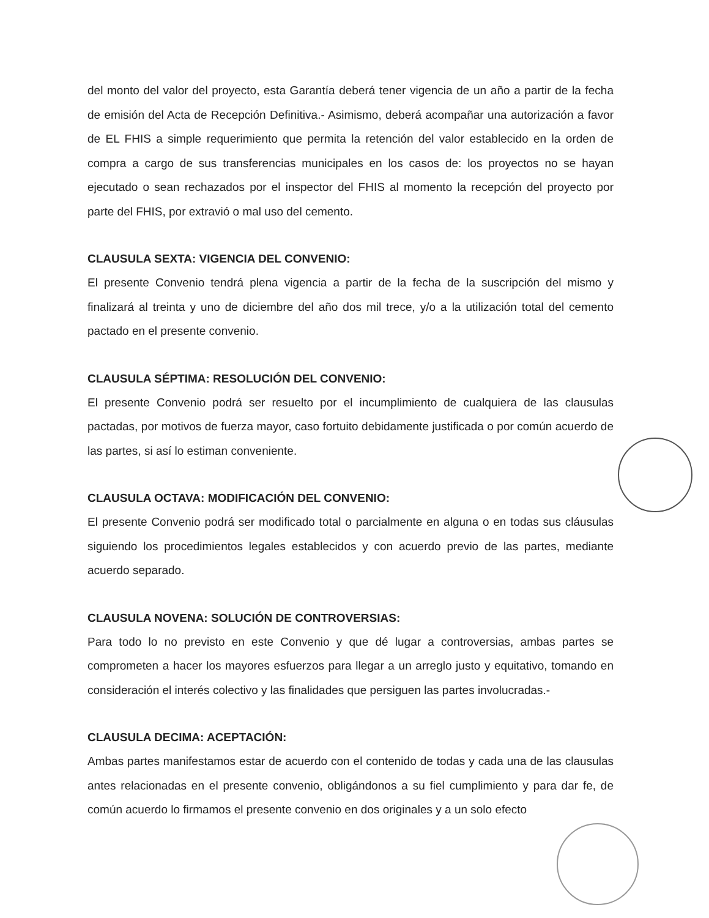del monto del valor del proyecto, esta Garantía deberá tener vigencia de un año a partir de la fecha de emisión del Acta de Recepción Definitiva.- Asimismo, deberá acompañar una autorización a favor de EL FHIS a simple requerimiento que permita la retención del valor establecido en la orden de compra a cargo de sus transferencias municipales en los casos de: los proyectos no se hayan ejecutado o sean rechazados por el inspector del FHIS al momento la recepción del proyecto por parte del FHIS, por extravió o mal uso del cemento.
CLAUSULA SEXTA: VIGENCIA DEL CONVENIO:
El presente Convenio tendrá plena vigencia a partir de la fecha de la suscripción del mismo y finalizará al treinta y uno de diciembre del año dos mil trece, y/o a la utilización total del cemento pactado en el presente convenio.
CLAUSULA SÉPTIMA: RESOLUCIÓN DEL CONVENIO:
El presente Convenio podrá ser resuelto por el incumplimiento de cualquiera de las clausulas pactadas, por motivos de fuerza mayor, caso fortuito debidamente justificada o por común acuerdo de las partes, si así lo estiman conveniente.
CLAUSULA OCTAVA: MODIFICACIÓN DEL CONVENIO:
El presente Convenio podrá ser modificado total o parcialmente en alguna o en todas sus cláusulas siguiendo los procedimientos legales establecidos y con acuerdo previo de las partes, mediante acuerdo separado.
CLAUSULA NOVENA: SOLUCIÓN DE CONTROVERSIAS:
Para todo lo no previsto en este Convenio y que dé lugar a controversias, ambas partes se comprometen a hacer los mayores esfuerzos para llegar a un arreglo justo y equitativo, tomando en consideración el interés colectivo y las finalidades que persiguen las partes involucradas.-
CLAUSULA DECIMA: ACEPTACIÓN:
Ambas partes manifestamos estar de acuerdo con el contenido de todas y cada una de las clausulas antes relacionadas en el presente convenio, obligándonos a su fiel cumplimiento y para dar fe, de común acuerdo lo firmamos el presente convenio en dos originales y a un solo efecto